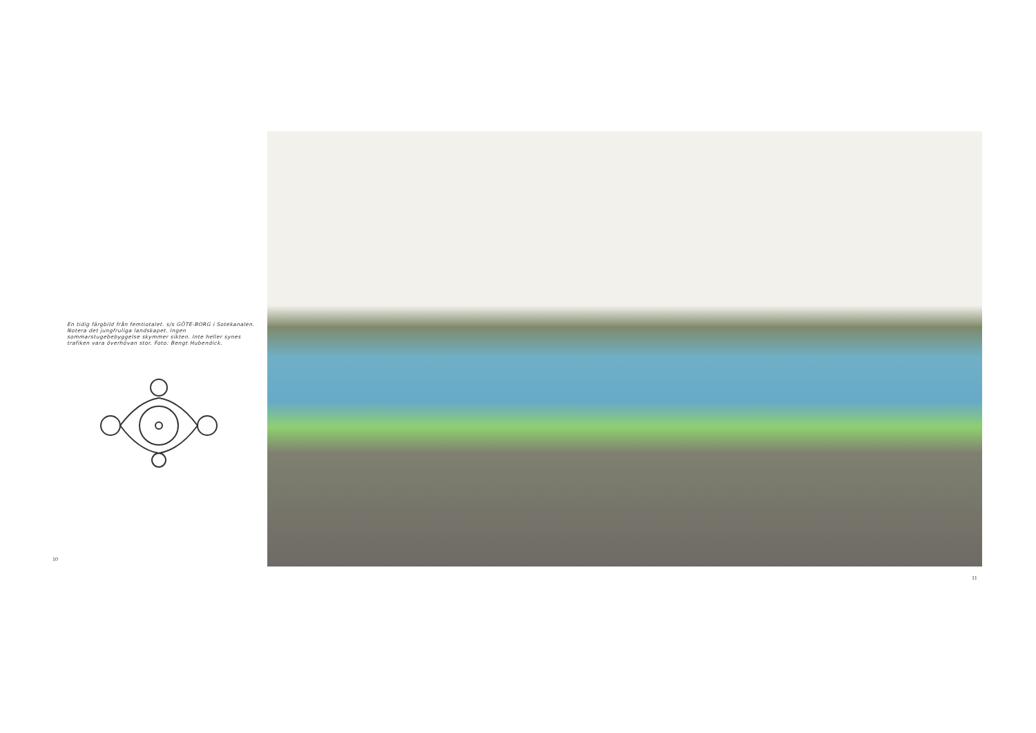En tidig färgbild från femtiotalet. s/s GÖTE-BORG i Sotekanalen. Notera det jungfruliga landskapet. Ingen sommarstugebebyggelse skymmer sikten. Inte heller synes trafiken vara överhövan stor. Foto: Bengt Hubendick.
10
11